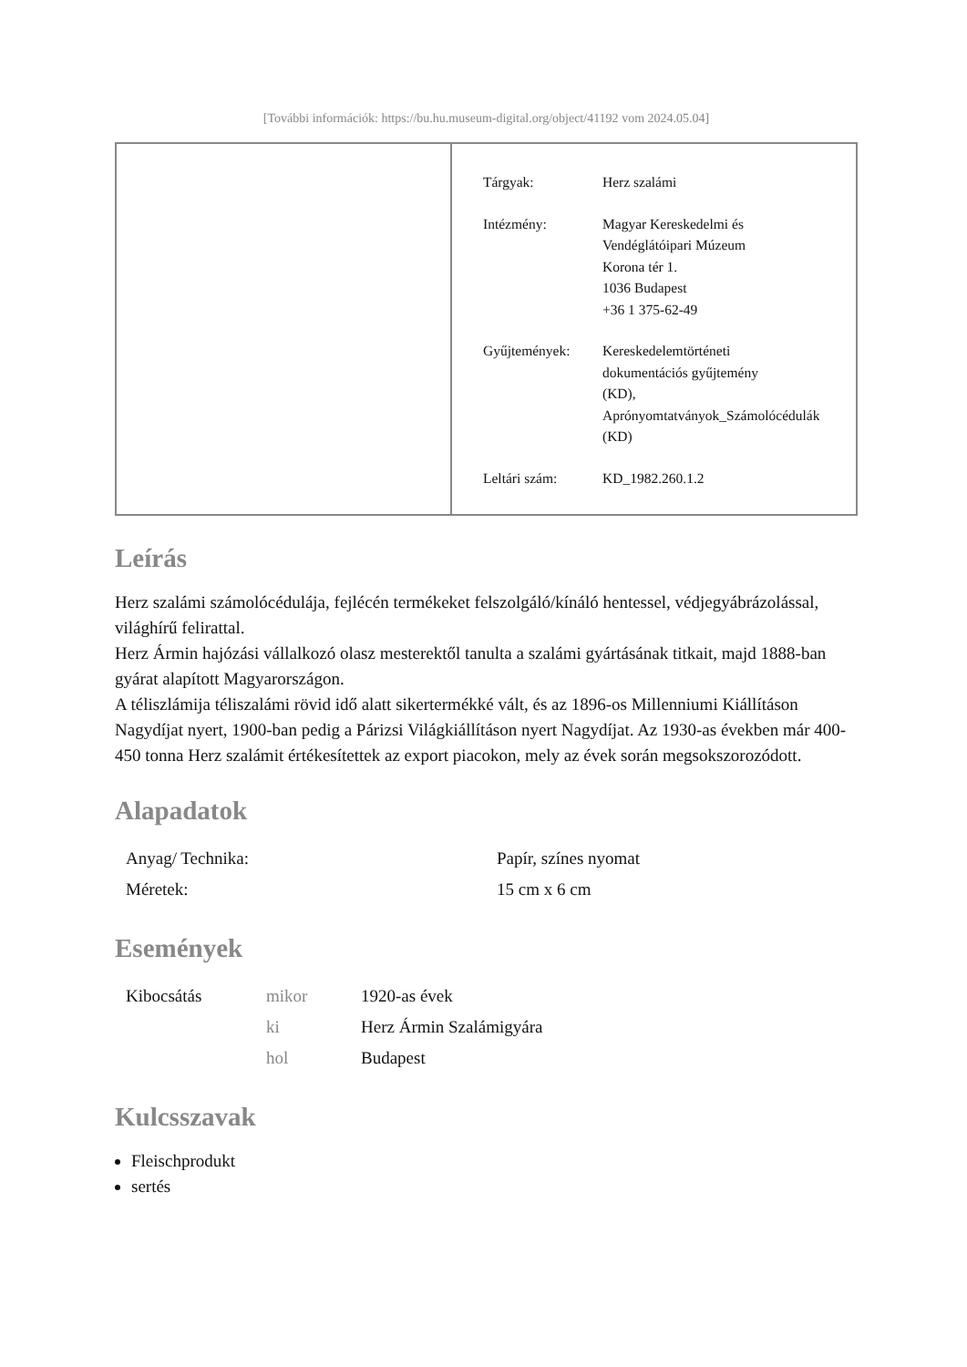[További információk: https://bu.hu.museum-digital.org/object/41192 vom 2024.05.04]
| Tárgyak: | Herz szalámi |
| Intézmény: | Magyar Kereskedelmi és Vendéglátóipari Múzeum Korona tér 1. 1036 Budapest +36 1 375-62-49 |
| Gyűjtemények: | Kereskedelemtörténeti dokumentációs gyűjtemény (KD), Aprónyomtatványok_Számolócédulák (KD) |
| Leltári szám: | KD_1982.260.1.2 |
Leírás
Herz szalámi számolócédulája, fejlécén termékeket felszolgáló/kínáló hentessel, védjegyábrázolással, világhírű felirattal.
Herz Ármin hajózási vállalkozó olasz mesterektől tanulta a szalámi gyártásának titkait, majd 1888-ban gyárat alapított Magyarországon.
A téliszlámija téliszalámi rövid idő alatt sikertermékké vált, és az 1896-os Millenniumi Kiállításon Nagydíjat nyert, 1900-ban pedig a Párizsi Világkiállításon nyert Nagydíjat. Az 1930-as években már 400-450 tonna Herz szalámit értékesítettek az export piacokon, mely az évek során megsokszorozódott.
Alapadatok
| Anyag/ Technika: | Papír, színes nyomat |
| Méretek: | 15 cm x 6 cm |
Események
| Kibocsátás | mikor | 1920-as évek |
| | ki | Herz Ármin Szalámigyára |
| | hol | Budapest |
Kulcsszavak
Fleischprodukt
sertés